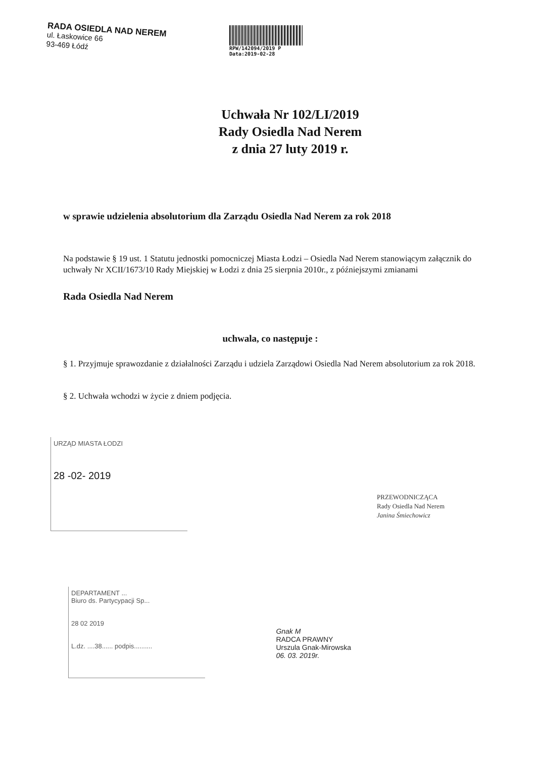RADA OSIEDLA NAD NEREM
ul. Łaskowice 66
93-469 Łódź
RPW/142094/2019 P
Data:2019-02-28
Uchwała Nr 102/LI/2019
Rady Osiedla Nad Nerem
z dnia 27 luty 2019 r.
w sprawie udzielenia absolutorium dla Zarządu Osiedla Nad Nerem za rok 2018
Na podstawie § 19 ust. 1 Statutu jednostki pomocniczej Miasta Łodzi – Osiedla Nad Nerem stanowiącym załącznik do uchwały Nr XCII/1673/10 Rady Miejskiej w Łodzi z dnia 25 sierpnia 2010r., z późniejszymi zmianami
Rada Osiedla Nad Nerem
uchwala, co następuje :
§ 1. Przyjmuje sprawozdanie z działalności Zarządu i udziela Zarządowi Osiedla Nad Nerem absolutorium za rok 2018.
§ 2. Uchwała wchodzi w życie z dniem podjęcia.
URZĄD MIASTA ŁODZI
28 -02- 2019
PRZEWODNICZĄCA
Rady Osiedla Nad Nerem
Janina Śmiechowicz
DEPARTAMENT ...
Biuro ds. Partycypacji Sp...
28 02 2019
L.dz. ....38...... podpis..........
Gnak M
RADCA PRAWNY
Urszula Gnak-Mirowska
06. 03. 2019r.